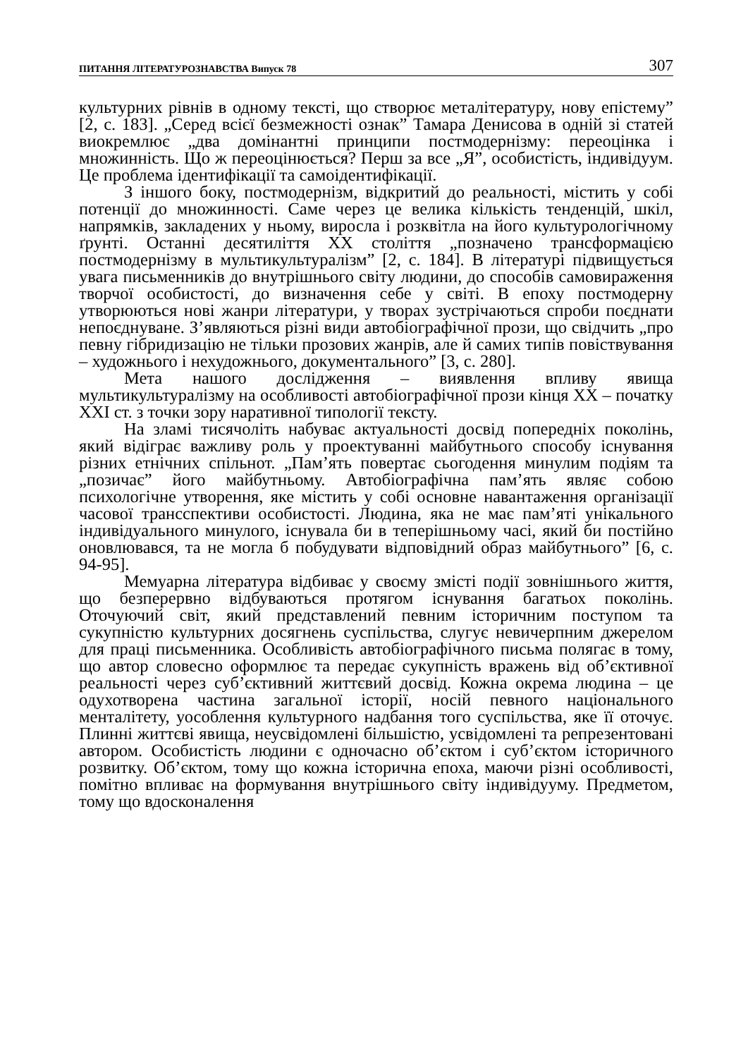ПИТАННЯ ЛІТЕРАТУРОЗНАВСТВА Випуск 78 307
культурних рівнів в одному тексті, що створює металітературу, нову епістему” [2, с. 183]. „Серед всієї безмежності ознак” Тамара Денисова в одній зі статей виокремлює „два домінантні принципи постмодернізму: переоцінка і множинність. Що ж переоцінюється? Перш за все „Я”, особистість, індивідуум. Це проблема ідентифікації та самоідентифікації.
З іншого боку, постмодернізм, відкритий до реальності, містить у собі потенції до множинності. Саме через це велика кількість тенденцій, шкіл, напрямків, закладених у ньому, виросла і розквітла на його культурологічному ґрунті. Останні десятиліття ХХ століття „позначено трансформацією постмодернізму в мультикультуралізм” [2, с. 184]. В літературі підвищується увага письменників до внутрішнього світу людини, до способів самовираження творчої особистості, до визначення себе у світі. В епоху постмодерну утворюються нові жанри літератури, у творах зустрічаються спроби поєднати непоєднуване. З’являються різні види автобіографічної прози, що свідчить „про певну гібридизацію не тільки прозових жанрів, але й самих типів повіствування – художнього і нехудожнього, документального” [3, с. 280].
Мета нашого дослідження – виявлення впливу явища мультикультуралізму на особливості автобіографічної прози кінця ХХ – початку ХХІ ст. з точки зору наративної типології тексту.
На зламі тисячоліть набуває актуальності досвід попередніх поколінь, який відіграє важливу роль у проектуванні майбутнього способу існування різних етнічних спільнот. „Пам’ять повертає сьогодення минулим подіям та „позичає” його майбутньому. Автобіографічна пам’ять являє собою психологічне утворення, яке містить у собі основне навантаження організації часової трансспективи особистості. Людина, яка не має пам’яті унікального індивідуального минулого, існувала би в теперішньому часі, який би постійно оновлювався, та не могла б побудувати відповідний образ майбутнього” [6, с. 94-95].
Мемуарна література відбиває у своєму змісті події зовнішнього життя, що безперервно відбуваються протягом існування багатьох поколінь. Оточуючий світ, який представлений певним історичним поступом та сукупністю культурних досягнень суспільства, слугує невичерпним джерелом для праці письменника. Особливість автобіографічного письма полягає в тому, що автор словесно оформлює та передає сукупність вражень від об’єктивної реальності через суб’єктивний життєвий досвід. Кожна окрема людина – це одухотворена частина загальної історії, носій певного національного менталітету, уособлення культурного надбання того суспільства, яке її оточує. Плинні життєві явища, неусвідомлені більшістю, усвідомлені та репрезентовані автором. Особистість людини є одночасно об’єктом і суб’єктом історичного розвитку. Об’єктом, тому що кожна історична епоха, маючи різні особливості, помітно впливає на формування внутрішнього світу індивідууму. Предметом, тому що вдосконалення